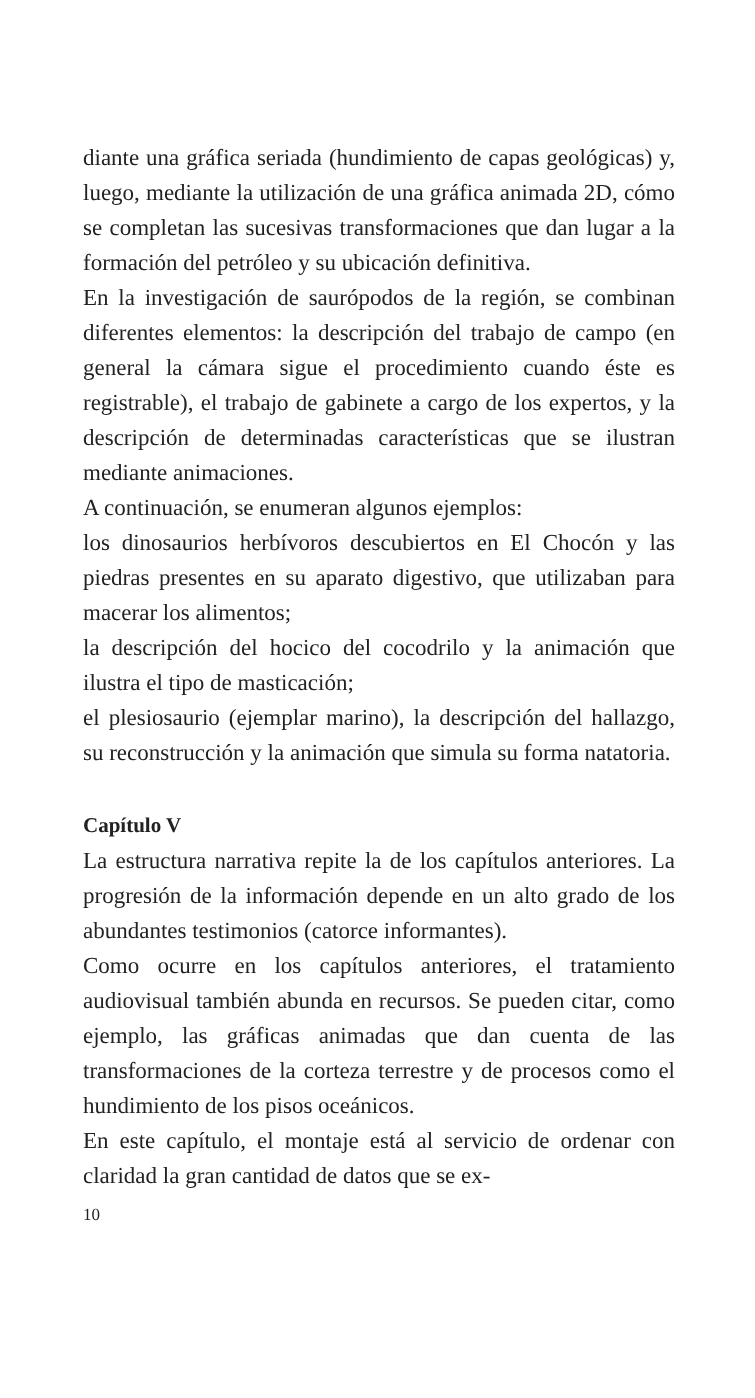diante una gráfica seriada (hundimiento de capas geológicas) y, luego, mediante la utilización de una gráfica animada 2D, cómo se completan las sucesivas transformaciones que dan lugar a la formación del petróleo y su ubicación definitiva.
En la investigación de saurópodos de la región, se combinan diferentes elementos: la descripción del trabajo de campo (en general la cámara sigue el procedimiento cuando éste es registrable), el trabajo de gabinete a cargo de los expertos, y la descripción de determinadas características que se ilustran mediante animaciones.
A continuación, se enumeran algunos ejemplos:
los dinosaurios herbívoros descubiertos en El Chocón y las piedras presentes en su aparato digestivo, que utilizaban para macerar los alimentos;
la descripción del hocico del cocodrilo y la animación que ilustra el tipo de masticación;
el plesiosaurio (ejemplar marino), la descripción del hallazgo, su reconstrucción y la animación que simula su forma natatoria.
Capítulo V
La estructura narrativa repite la de los capítulos anteriores. La progresión de la información depende en un alto grado de los abundantes testimonios (catorce informantes).
Como ocurre en los capítulos anteriores, el tratamiento audiovisual también abunda en recursos. Se pueden citar, como ejemplo, las gráficas animadas que dan cuenta de las transformaciones de la corteza terrestre y de procesos como el hundimiento de los pisos oceánicos.
En este capítulo, el montaje está al servicio de ordenar con claridad la gran cantidad de datos que se ex-
10